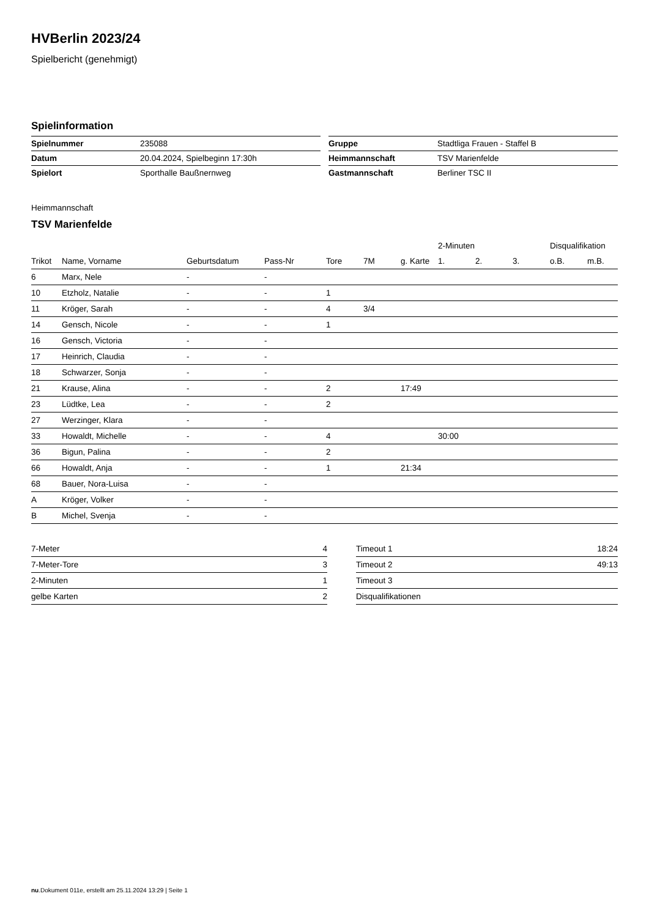HVBerlin 2023/24
Spielbericht (genehmigt)
Spielinformation
| Spielnummer | 235088 |
| Datum | 20.04.2024, Spielbeginn 17:30h |
| Spielort | Sporthalle Baußnernweg |
| Gruppe | Stadtliga Frauen - Staffel B |
| Heimmannschaft | TSV Marienfelde |
| Gastmannschaft | Berliner TSC II |
Heimmannschaft
TSV Marienfelde
| | | | | | | | 2-Minuten | | | Disqualifikation | |
| --- | --- | --- | --- | --- | --- | --- | --- | --- | --- | --- | --- |
| Trikot | Name, Vorname | Geburtsdatum | Pass-Nr | Tore | 7M | g. Karte | 1. | 2. | 3. | o.B. | m.B. |
| 6 | Marx, Nele | - | - | | | | | | | | |
| 10 | Etzholz, Natalie | - | - | 1 | | | | | | | |
| 11 | Kröger, Sarah | - | - | 4 | 3/4 | | | | | | |
| 14 | Gensch, Nicole | - | - | 1 | | | | | | | |
| 16 | Gensch, Victoria | - | - | | | | | | | | |
| 17 | Heinrich, Claudia | - | - | | | | | | | | |
| 18 | Schwarzer, Sonja | - | - | | | | | | | | |
| 21 | Krause, Alina | - | - | 2 | | 17:49 | | | | | |
| 23 | Lüdtke, Lea | - | - | 2 | | | | | | | |
| 27 | Werzinger, Klara | - | - | | | | | | | | |
| 33 | Howaldt, Michelle | - | - | 4 | | | 30:00 | | | | |
| 36 | Bigun, Palina | - | - | 2 | | | | | | | |
| 66 | Howaldt, Anja | - | - | 1 | | 21:34 | | | | | |
| 68 | Bauer, Nora-Luisa | - | - | | | | | | | | |
| A | Kröger, Volker | - | - | | | | | | | | |
| B | Michel, Svenja | - | - | | | | | | | | |
| 7-Meter | 4 |
| 7-Meter-Tore | 3 |
| 2-Minuten | 1 |
| gelbe Karten | 2 |
| Timeout 1 | 18:24 |
| Timeout 2 | 49:13 |
| Timeout 3 | |
| Disqualifikationen | |
nu.Dokument 011e, erstellt am 25.11.2024 13:29 | Seite 1